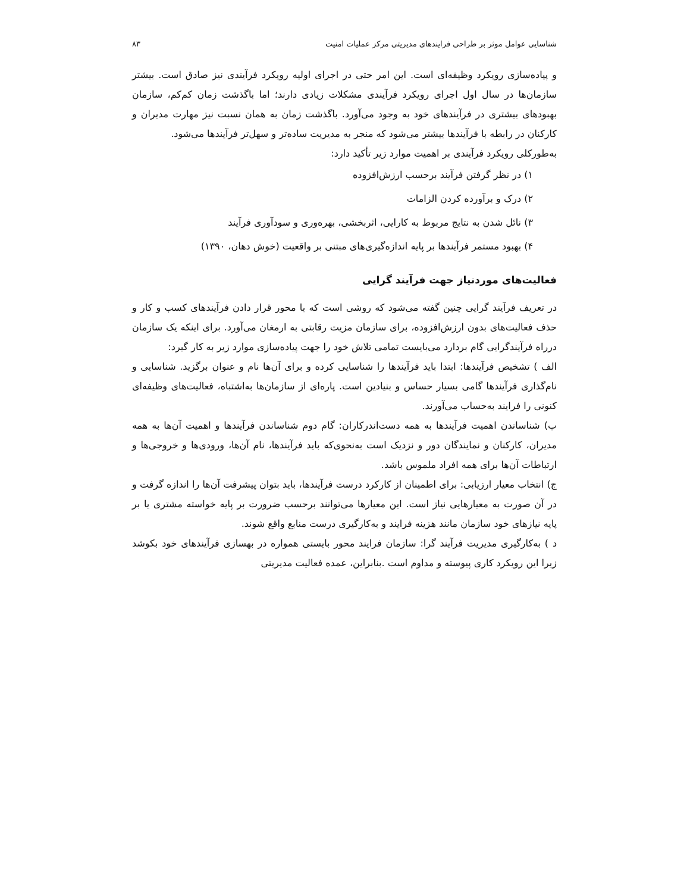شناسایی عوامل موثر بر طراحی فرایندهای مدیریتی مرکز عملیات امنیت ۸۳
و پیاده‌سازی رویکرد وظیفه‌ای است. این امر حتی در اجرای اولیه رویکرد فرآیندی نیز صادق است. بیشتر سازمان‌ها در سال اول اجرای رویکرد فرآیندی مشکلات زیادی دارند؛ اما باگذشت زمان کم‌کم، سازمان بهبودهای بیشتری در فرآیندهای خود به وجود می‌آورد. باگذشت زمان به همان نسبت نیز مهارت مدیران و کارکنان در رابطه با فرآیندها بیشتر می‌شود که منجر به مدیریت ساده‌تر و سهل‌تر فرآیندها می‌شود.
به‌طورکلی رویکرد فرآیندی بر اهمیت موارد زیر تأکید دارد:
۱) در نظر گرفتن فرآیند برحسب ارزش‌افزوده
۲) درک و برآورده کردن الزامات
۳) نائل شدن به نتایج مربوط به کارایی، اثربخشی، بهره‌وری و سودآوری فرآیند
۴) بهبود مستمر فرآیندها بر پایه اندازه‌گیری‌های مبتنی بر واقعیت (خوش دهان، ۱۳۹۰)
فعالیت‌های موردنیاز جهت فرآیند گرایی
در تعریف فرآیند گرایی چنین گفته می‌شود که روشی است که با محور قرار دادن فرآیندهای کسب و کار و حذف فعالیت‌های بدون ارزش‌افزوده، برای سازمان مزیت رقابتی به ارمغان می‌آورد. برای اینکه یک سازمان درراه فرآیندگرایی گام بردارد می‌بایست تمامی تلاش خود را جهت پیاده‌سازی موارد زیر به کار گیرد:
الف ) تشخیص فرآیندها: ابتدا باید فرآیندها را شناسایی کرده و برای آن‌ها نام و عنوان برگزید. شناسایی و نام‌گذاری فرآیندها گامی بسیار حساس و بنیادین است. پاره‌ای از سازمان‌ها به‌اشتباه، فعالیت‌های وظیفه‌ای کنونی را فرایند به‌حساب می‌آورند.
ب) شناساندن اهمیت فرآیندها به همه دست‌اندرکاران: گام دوم شناساندن فرآیندها و اهمیت آن‌ها به همه مدیران، کارکنان و نمایندگان دور و نزدیک است به‌نحوی‌که باید فرآیندها، نام آن‌ها، ورودی‌ها و خروجی‌ها و ارتباطات آن‌ها برای همه افراد ملموس باشد.
ج) انتخاب معیار ارزیابی: برای اطمینان از کارکرد درست فرآیندها، باید بتوان پیشرفت آن‌ها را اندازه گرفت و در آن صورت به معیارهایی نیاز است. این معیارها می‌توانند برحسب ضرورت بر پایه خواسته مشتری یا بر پایه نیازهای خود سازمان مانند هزینه فرایند و به‌کارگیری درست منابع واقع شوند.
د ) به‌کارگیری مدیریت فرآیند گرا: سازمان فرایند محور بایستی همواره در بهسازی فرآیندهای خود بکوشد زیرا این رویکرد کاری پیوسته و مداوم است .بنابراین، عمده فعالیت مدیریتی